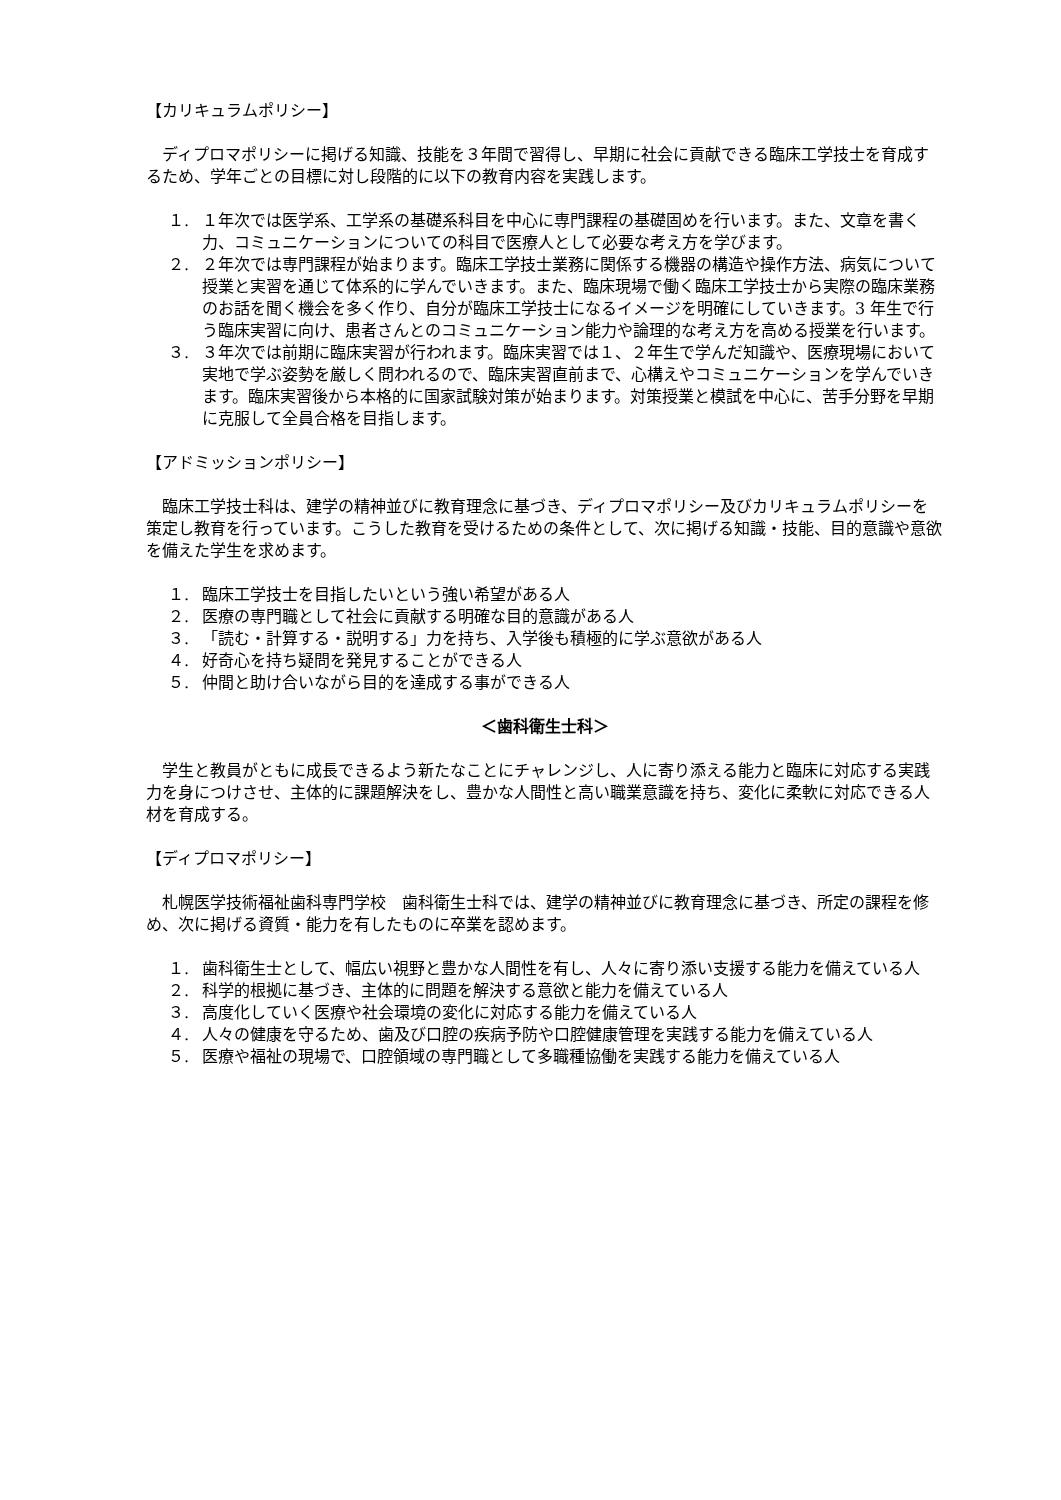【カリキュラムポリシー】
ディプロマポリシーに掲げる知識、技能を３年間で習得し、早期に社会に貢献できる臨床工学技士を育成するため、学年ごとの目標に対し段階的に以下の教育内容を実践します。
１. １年次では医学系、工学系の基礎系科目を中心に専門課程の基礎固めを行います。また、文章を書く力、コミュニケーションについての科目で医療人として必要な考え方を学びます。
２. ２年次では専門課程が始まります。臨床工学技士業務に関係する機器の構造や操作方法、病気について授業と実習を通じて体系的に学んでいきます。また、臨床現場で働く臨床工学技士から実際の臨床業務のお話を聞く機会を多く作り、自分が臨床工学技士になるイメージを明確にしていきます。3 年生で行う臨床実習に向け、患者さんとのコミュニケーション能力や論理的な考え方を高める授業を行います。
３. ３年次では前期に臨床実習が行われます。臨床実習では１、２年生で学んだ知識や、医療現場において実地で学ぶ姿勢を厳しく問われるので、臨床実習直前まで、心構えやコミュニケーションを学んでいきます。臨床実習後から本格的に国家試験対策が始まります。対策授業と模試を中心に、苦手分野を早期に克服して全員合格を目指します。
【アドミッションポリシー】
臨床工学技士科は、建学の精神並びに教育理念に基づき、ディプロマポリシー及びカリキュラムポリシーを策定し教育を行っています。こうした教育を受けるための条件として、次に掲げる知識・技能、目的意識や意欲を備えた学生を求めます。
１. 臨床工学技士を目指したいという強い希望がある人
２. 医療の専門職として社会に貢献する明確な目的意識がある人
３. 「読む・計算する・説明する」力を持ち、入学後も積極的に学ぶ意欲がある人
４. 好奇心を持ち疑問を発見することができる人
５. 仲間と助け合いながら目的を達成する事ができる人
＜歯科衛生士科＞
学生と教員がともに成長できるよう新たなことにチャレンジし、人に寄り添える能力と臨床に対応する実践力を身につけさせ、主体的に課題解決をし、豊かな人間性と高い職業意識を持ち、変化に柔軟に対応できる人材を育成する。
【ディプロマポリシー】
札幌医学技術福祉歯科専門学校　歯科衛生士科では、建学の精神並びに教育理念に基づき、所定の課程を修め、次に掲げる資質・能力を有したものに卒業を認めます。
１. 歯科衛生士として、幅広い視野と豊かな人間性を有し、人々に寄り添い支援する能力を備えている人
２. 科学的根拠に基づき、主体的に問題を解決する意欲と能力を備えている人
３. 高度化していく医療や社会環境の変化に対応する能力を備えている人
４. 人々の健康を守るため、歯及び口腔の疾病予防や口腔健康管理を実践する能力を備えている人
５. 医療や福祉の現場で、口腔領域の専門職として多職種協働を実践する能力を備えている人